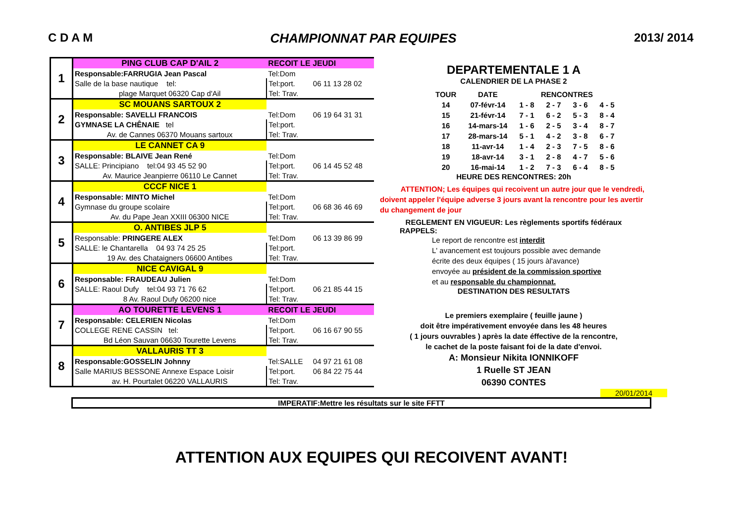C D A M CHAMPIONNAT PAR EQUIPES 2013/ 2014
| 1 | PING CLUB CAP D'AIL 2 | RECOIT LE JEUDI | |
| | Responsable:FARRUGIA Jean Pascal | Tel:Dom | |
| | Salle de la base nautique tel: | Tel:port. | 06 11 13 28 02 |
| | plage Marquet 06320 Cap d'Ail | Tel: Trav. | |
| 2 | SC MOUANS SARTOUX 2 | | |
| | Responsable: SAVELLI FRANCOIS | Tel:Dom | 06 19 64 31 31 |
| | GYMNASE LA CHÊNAIE tel | Tel:port. | |
| | Av. de Cannes 06370 Mouans sartoux | Tel: Trav. | |
| 3 | LE CANNET CA 9 | | |
| | Responsable: BLAIVE Jean René | Tel:Dom | |
| | SALLE: Principiano tel:04 93 45 52 90 | Tel:port. | 06 14 45 52 48 |
| | Av. Maurice Jeanpierre 06110 Le Cannet | Tel: Trav. | |
| 4 | CCCF NICE 1 | | |
| | Responsable: MINTO Michel | Tel:Dom | |
| | Gymnase du groupe scolaire | Tel:port. | 06 68 36 46 69 |
| | Av. du Pape Jean XXIII 06300 NICE | Tel: Trav. | |
| 5 | O. ANTIBES JLP 5 | | |
| | Responsable: PRINGERE ALEX | Tel:Dom | 06 13 39 86 99 |
| | SALLE: le Chantarella 04 93 74 25 25 | Tel:port. | |
| | 19 Av. des Chataigners 06600 Antibes | Tel: Trav. | |
| 6 | NICE CAVIGAL 9 | | |
| | Responsable: FRAUDEAU Julien | Tel:Dom | |
| | SALLE: Raoul Dufy tel:04 93 71 76 62 | Tel:port. | 06 21 85 44 15 |
| | 8 Av. Raoul Dufy 06200 nice | Tel: Trav. | |
| 7 | AO TOURETTE LEVENS 1 | RECOIT LE JEUDI | |
| | Responsable: CELERIEN Nicolas | Tel:Dom | |
| | COLLEGE RENE CASSIN tel: | Tel:port. | 06 16 67 90 55 |
| | Bd Léon Sauvan 06630 Tourette Levens | Tel: Trav. | |
| 8 | VALLAURIS TT 3 | | |
| | Responsable:GOSSELIN Johnny | Tel:SALLE | 04 97 21 61 08 |
| | Salle MARIUS BESSONE Annexe Espace Loisir | Tel:port. | 06 84 22 75 44 |
| | av. H. Pourtalet 06220 VALLAURIS | Tel: Trav. | |
DEPARTEMENTALE 1 A
CALENDRIER DE LA PHASE 2
| TOUR | DATE | RENCONTRES | | | |
| --- | --- | --- | --- | --- | --- |
| 14 | 07-févr-14 | 1 - 8 | 2 - 7 | 3 - 6 | 4 - 5 |
| 15 | 21-févr-14 | 7 - 1 | 6 - 2 | 5 - 3 | 8 - 4 |
| 16 | 14-mars-14 | 1 - 6 | 2 - 5 | 3 - 4 | 8 - 7 |
| 17 | 28-mars-14 | 5 - 1 | 4 - 2 | 3 - 8 | 6 - 7 |
| 18 | 11-avr-14 | 1 - 4 | 2 - 3 | 7 - 5 | 8 - 6 |
| 19 | 18-avr-14 | 3 - 1 | 2 - 8 | 4 - 7 | 5 - 6 |
| 20 | 16-mai-14 | 1 - 2 | 7 - 3 | 6 - 4 | 8 - 5 |
HEURE DES RENCONTRES: 20h
ATTENTION; Les équipes qui recoivent un autre jour que le vendredi, doivent appeler l'équipe adverse 3 jours avant la rencontre pour les avertir du changement de jour
REGLEMENT EN VIGUEUR: Les règlements sportifs fédéraux
RAPPELS:
Le report de rencontre est interdit
L' avancement est toujours possible avec demande
écrite des deux équipes ( 15 jours àl'avance)
envoyée au président de la commission sportive
et au responsable du championnat.
DESTINATION DES RESULTATS
Le premiers exemplaire ( feuille jaune )
doit être impérativement envoyée dans les 48 heures
( 1 jours ouvrables ) après la date éffective de la rencontre,
le cachet de la poste faisant foi de la date d'envoi.
A: Monsieur Nikita IONNIKOFF
1 Ruelle ST JEAN
06390 CONTES
20/01/2014
IMPERATIF:Mettre les résultats sur le site FFTT
ATTENTION AUX EQUIPES QUI RECOIVENT AVANT!